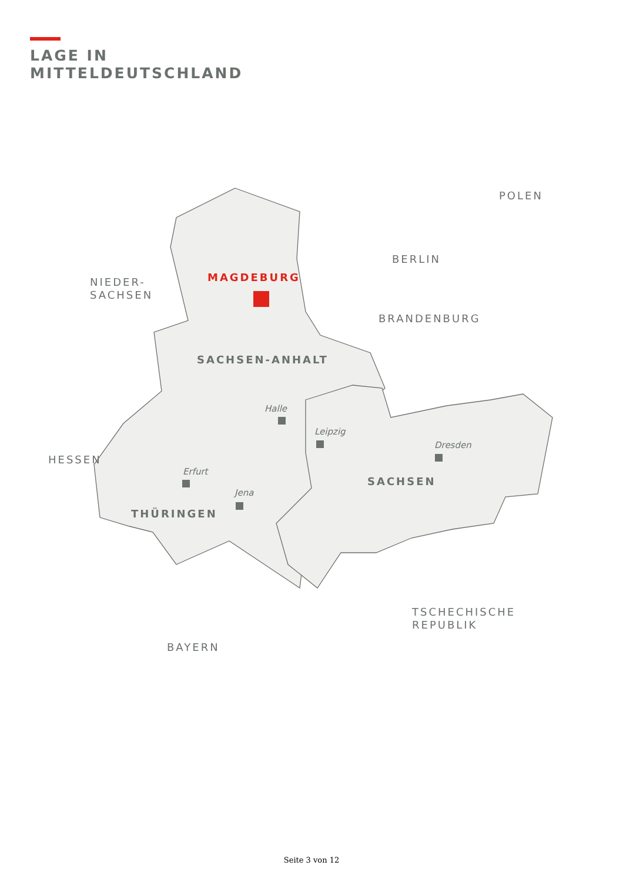LAGE IN
MITTELDEUTSCHLAND
NIEDER-
SACHSEN
MAGDEBURG
BERLIN
POLEN
BRANDENBURG
SACHSEN-ANHALT
Halle
Leipzig
Dresden
HESSEN
Erfurt
Jena
SACHSEN
THÜRINGEN
TSCHECHISCHE
REPUBLIK
BAYERN
Seite 3 von 12